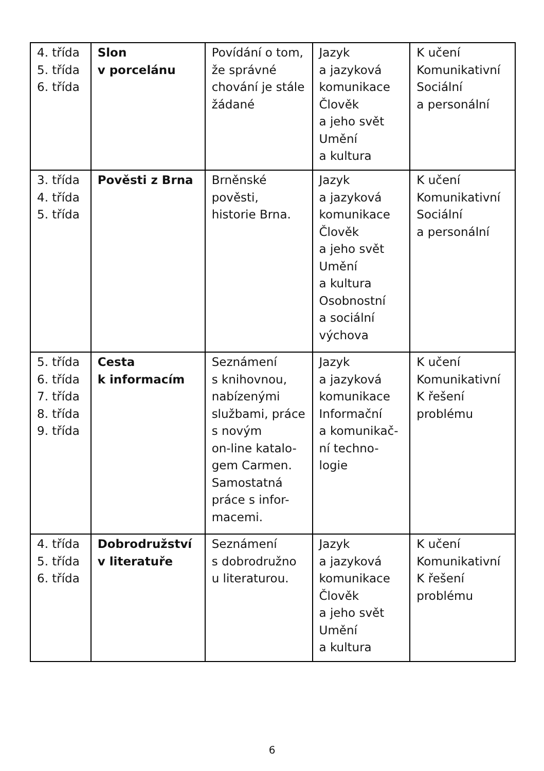| 4. třída 5. třída 6. třída | Slon v porcelánu | Povídání o tom, že správné chování je stále žádané | Jazyk a jazyková komunikace Člověk a jeho svět Umění a kultura | K učení Komunikativní Sociální a personální |
| 3. třída 4. třída 5. třída | Pověsti z Brna | Brněnské pověsti, historie Brna. | Jazyk a jazyková komunikace Člověk a jeho svět Umění a kultura Osobnostní a sociální výchova | K učení Komunikativní Sociální a personální |
| 5. třída 6. třída 7. třída 8. třída 9. třída | Cesta k informacím | Seznámení s knihovnou, nabízenými službami, práce s novým on-line katalo-gem Carmen. Samostatná práce s infor-macemi. | Jazyk a jazyková komunikace Informační a komunikač-ní techno-logie | K učení Komunikativní K řešení problému |
| 4. třída 5. třída 6. třída | Dobrodružství v literatuře | Seznámení s dobrodružno u literaturou. | Jazyk a jazyková komunikace Člověk a jeho svět Umění a kultura | K učení Komunikativní K řešení problému |
6